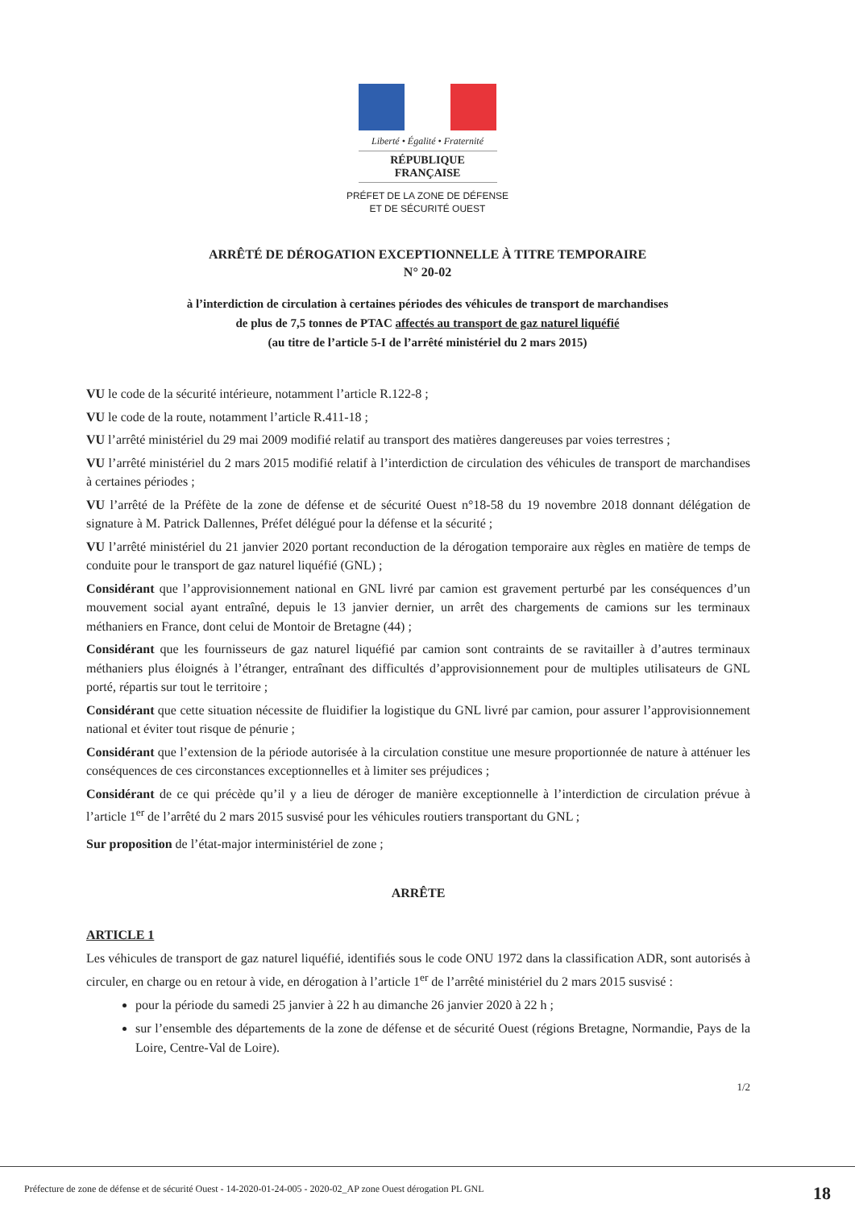Liberté • Égalité • Fraternité
RÉPUBLIQUE FRANÇAISE
PRÉFET DE LA ZONE DE DÉFENSE
ET DE SÉCURITÉ OUEST
ARRÊTÉ DE DÉROGATION EXCEPTIONNELLE À TITRE TEMPORAIRE
N° 20-02
à l’interdiction de circulation à certaines périodes des véhicules de transport de marchandises
de plus de 7,5 tonnes de PTAC affectés au transport de gaz naturel liquéfié
(au titre de l’article 5-I de l’arrêté ministériel du 2 mars 2015)
VU le code de la sécurité intérieure, notamment l’article R.122-8 ;
VU le code de la route, notamment l’article R.411-18 ;
VU l’arrêté ministériel du 29 mai 2009 modifié relatif au transport des matières dangereuses par voies terrestres ;
VU l’arrêté ministériel du 2 mars 2015 modifié relatif à l’interdiction de circulation des véhicules de transport de marchandises à certaines périodes ;
VU l’arrêté de la Préfète de la zone de défense et de sécurité Ouest n°18-58 du 19 novembre 2018 donnant délégation de signature à M. Patrick Dallennes, Préfet délégué pour la défense et la sécurité ;
VU l’arrêté ministériel du 21 janvier 2020 portant reconduction de la dérogation temporaire aux règles en matière de temps de conduite pour le transport de gaz naturel liquéfié (GNL) ;
Considérant que l’approvisionnement national en GNL livré par camion est gravement perturbé par les conséquences d’un mouvement social ayant entraîné, depuis le 13 janvier dernier, un arrêt des chargements de camions sur les terminaux méthaniers en France, dont celui de Montoir de Bretagne (44) ;
Considérant que les fournisseurs de gaz naturel liquéfié par camion sont contraints de se ravitailler à d’autres terminaux méthaniers plus éloignés à l’étranger, entraînant des difficultés d’approvisionnement pour de multiples utilisateurs de GNL porté, répartis sur tout le territoire ;
Considérant que cette situation nécessite de fluidifier la logistique du GNL livré par camion, pour assurer l’approvisionnement national et éviter tout risque de pénurie ;
Considérant que l’extension de la période autorisée à la circulation constitue une mesure proportionnée de nature à atténuer les conséquences de ces circonstances exceptionnelles et à limiter ses préjudices ;
Considérant de ce qui précède qu’il y a lieu de déroger de manière exceptionnelle à l’interdiction de circulation prévue à l’article 1<sup>er</sup> de l’arrêté du 2 mars 2015 susvisé pour les véhicules routiers transportant du GNL ;
Sur proposition de l’état-major interministériel de zone ;
ARRÊTE
ARTICLE 1
Les véhicules de transport de gaz naturel liquéfié, identifiés sous le code ONU 1972 dans la classification ADR, sont autorisés à circuler, en charge ou en retour à vide, en dérogation à l’article 1<sup>er</sup> de l’arrêté ministériel du 2 mars 2015 susvisé :
pour la période du samedi 25 janvier à 22 h au dimanche 26 janvier 2020 à 22 h ;
sur l’ensemble des départements de la zone de défense et de sécurité Ouest (régions Bretagne, Normandie, Pays de la Loire, Centre-Val de Loire).
1/2
Préfecture de zone de défense et de sécurité Ouest - 14-2020-01-24-005 - 2020-02_AP zone Ouest dérogation PL GNL 18